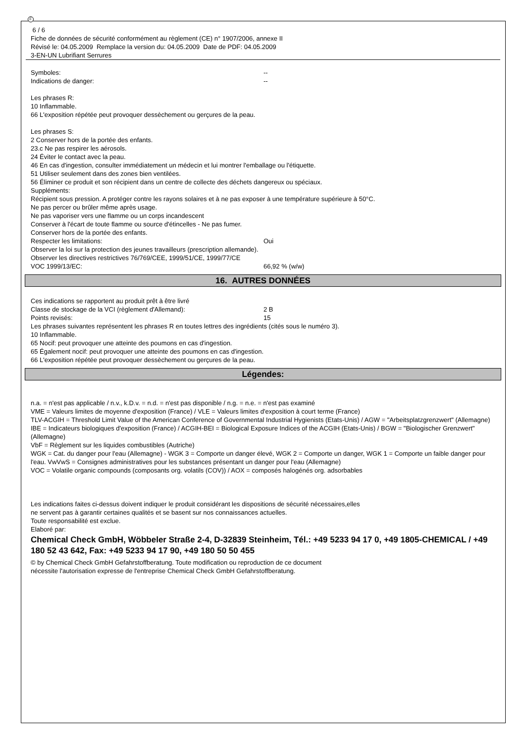F
6 / 6
Fiche de données de sécurité conformément au règlement (CE) n° 1907/2006, annexe II
Révisé le: 04.05.2009 Remplace la version du: 04.05.2009 Date de PDF: 04.05.2009
3-EN-UN Lubrifiant Serrures
Symboles: --
Indications de danger: --
Les phrases R:
10 Inflammable.
66 L'exposition répétée peut provoquer dessèchement ou gerçures de la peau.
Les phrases S:
2 Conserver hors de la portée des enfants.
23.c Ne pas respirer les aérosols.
24 Éviter le contact avec la peau.
46 En cas d'ingestion, consulter immédiatement un médecin et lui montrer l'emballage ou l'étiquette.
51 Utiliser seulement dans des zones bien ventilées.
56 Éliminer ce produit et son récipient dans un centre de collecte des déchets dangereux ou spéciaux.
Suppléments:
Récipient sous pression. A protéger contre les rayons solaires et à ne pas exposer à une température supérieure à 50°C.
Ne pas percer ou brûler même après usage.
Ne pas vaporiser vers une flamme ou un corps incandescent
Conserver à l'écart de toute flamme ou source d'étincelles - Ne pas fumer.
Conserver hors de la portée des enfants.
Respecter les limitations: Oui
Observer la loi sur la protection des jeunes travailleurs (prescription allemande).
Observer les directives restrictives 76/769/CEE, 1999/51/CE, 1999/77/CE
VOC 1999/13/EC: 66,92 % (w/w)
16. AUTRES DONNÉES
Ces indications se rapportent au produit prêt à être livré
Classe de stockage de la VCI (règlement d'Allemand): 2 B
Points revisés: 15
Les phrases suivantes représentent les phrases R en toutes lettres des ingrédients (cités sous le numéro 3).
10 Inflammable.
65 Nocif: peut provoquer une atteinte des poumons en cas d'ingestion.
65 Également nocif: peut provoquer une atteinte des poumons en cas d'ingestion.
66 L'exposition répétée peut provoquer dessèchement ou gerçures de la peau.
Légendes:
n.a. = n'est pas applicable / n.v., k.D.v. = n.d. = n'est pas disponible / n.g. = n.e. = n'est pas examiné
VME = Valeurs limites de moyenne d'exposition (France) / VLE = Valeurs limites d'exposition à court terme (France)
TLV-ACGIH = Threshold Limit Value of the American Conference of Governmental Industrial Hygienists (Etats-Unis) / AGW = "Arbeitsplatzgrenzwert" (Allemagne)
IBE = Indicateurs biologiques d'exposition (France) / ACGIH-BEI = Biological Exposure Indices of the ACGIH (Etats-Unis) / BGW = "Biologischer Grenzwert" (Allemagne)
VbF = Règlement sur les liquides combustibles (Autriche)
WGK = Cat. du danger pour l'eau (Allemagne) - WGK 3 = Comporte un danger élevé, WGK 2 = Comporte un danger, WGK 1 = Comporte un faible danger pour l'eau. VwVwS = Consignes administratives pour les substances présentant un danger pour l'eau (Allemagne)
VOC = Volatile organic compounds (composants org. volatils (COV)) / AOX = composés halogénés org. adsorbables
Les indications faites ci-dessus doivent indiquer le produit considérant les dispositions de sécurité nécessaires,elles
ne servent pas à garantir certaines qualités et se basent sur nos connaissances actuelles.
Toute responsabilité est exclue.
Elaboré par:
Chemical Check GmbH, Wöbbeler Straße 2-4, D-32839 Steinheim, Tél.: +49 5233 94 17 0, +49 1805-CHEMICAL / +49 180 52 43 642, Fax: +49 5233 94 17 90, +49 180 50 50 455
© by Chemical Check GmbH Gefahrstoffberatung. Toute modification ou reproduction de ce document
nécessite l'autorisation expresse de l'entreprise Chemical Check GmbH Gefahrstoffberatung.